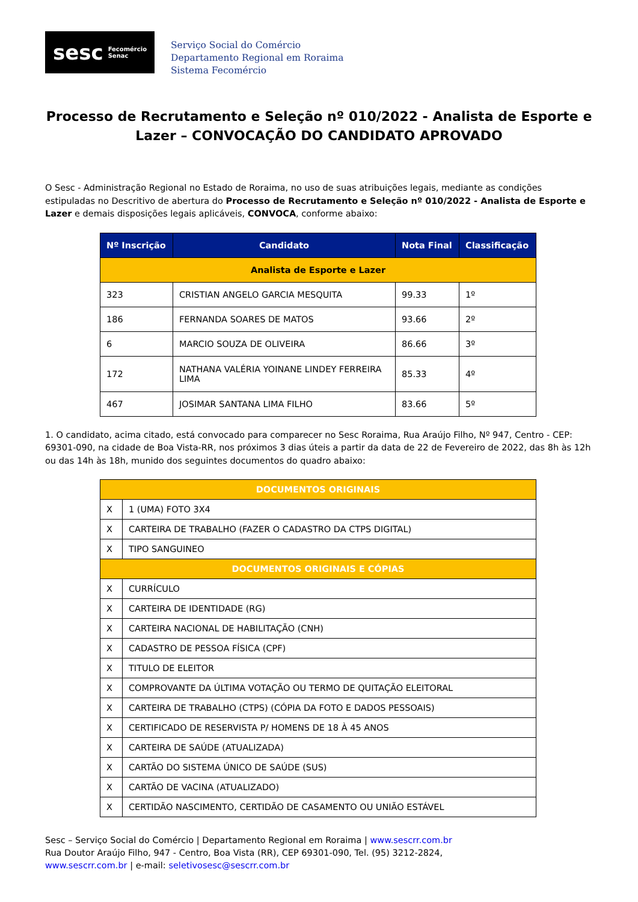sesc Fecomércio
Senac
Serviço Social do Comércio
Departamento Regional em Roraima
Sistema Fecomércio
Processo de Recrutamento e Seleção nº 010/2022 - Analista de Esporte e Lazer – CONVOCAÇÃO DO CANDIDATO APROVADO
O Sesc - Administração Regional no Estado de Roraima, no uso de suas atribuições legais, mediante as condições estipuladas no Descritivo de abertura do Processo de Recrutamento e Seleção nº 010/2022 - Analista de Esporte e Lazer e demais disposições legais aplicáveis, CONVOCA, conforme abaixo:
| Nº Inscrição | Candidato | Nota Final | Classificação |
| --- | --- | --- | --- |
| Analista de Esporte e Lazer | | | |
| 323 | CRISTIAN ANGELO GARCIA MESQUITA | 99.33 | 1º |
| 186 | FERNANDA SOARES DE MATOS | 93.66 | 2º |
| 6 | MARCIO SOUZA DE OLIVEIRA | 86.66 | 3º |
| 172 | NATHANA VALÉRIA YOINANE LINDEY FERREIRA LIMA | 85.33 | 4º |
| 467 | JOSIMAR SANTANA LIMA FILHO | 83.66 | 5º |
1. O candidato, acima citado, está convocado para comparecer no Sesc Roraima, Rua Araújo Filho, Nº 947, Centro - CEP: 69301-090, na cidade de Boa Vista-RR, nos próximos 3 dias úteis a partir da data de 22 de Fevereiro de 2022, das 8h às 12h ou das 14h às 18h, munido dos seguintes documentos do quadro abaixo:
| DOCUMENTOS ORIGINAIS | |
| X | 1 (UMA) FOTO 3X4 |
| X | CARTEIRA DE TRABALHO (FAZER O CADASTRO DA CTPS DIGITAL) |
| X | TIPO SANGUINEO |
| DOCUMENTOS ORIGINAIS E CÓPIAS | |
| X | CURRÍCULO |
| X | CARTEIRA DE IDENTIDADE (RG) |
| X | CARTEIRA NACIONAL DE HABILITAÇÃO (CNH) |
| X | CADASTRO DE PESSOA FÍSICA (CPF) |
| X | TITULO DE ELEITOR |
| X | COMPROVANTE DA ÚLTIMA VOTAÇÃO OU TERMO DE QUITAÇÃO ELEITORAL |
| X | CARTEIRA DE TRABALHO (CTPS) (CÓPIA DA FOTO E DADOS PESSOAIS) |
| X | CERTIFICADO DE RESERVISTA P/ HOMENS DE 18 À 45 ANOS |
| X | CARTEIRA DE SAÚDE (ATUALIZADA) |
| X | CARTÃO DO SISTEMA ÚNICO DE SAÚDE (SUS) |
| X | CARTÃO DE VACINA (ATUALIZADO) |
| X | CERTIDÃO NASCIMENTO, CERTIDÃO DE CASAMENTO OU UNIÃO ESTÁVEL |
Sesc – Serviço Social do Comércio | Departamento Regional em Roraima | www.sescrr.com.br
Rua Doutor Araújo Filho, 947 - Centro, Boa Vista (RR), CEP 69301-090, Tel. (95) 3212-2824,
www.sescrr.com.br | e-mail: seletivosesc@sescrr.com.br